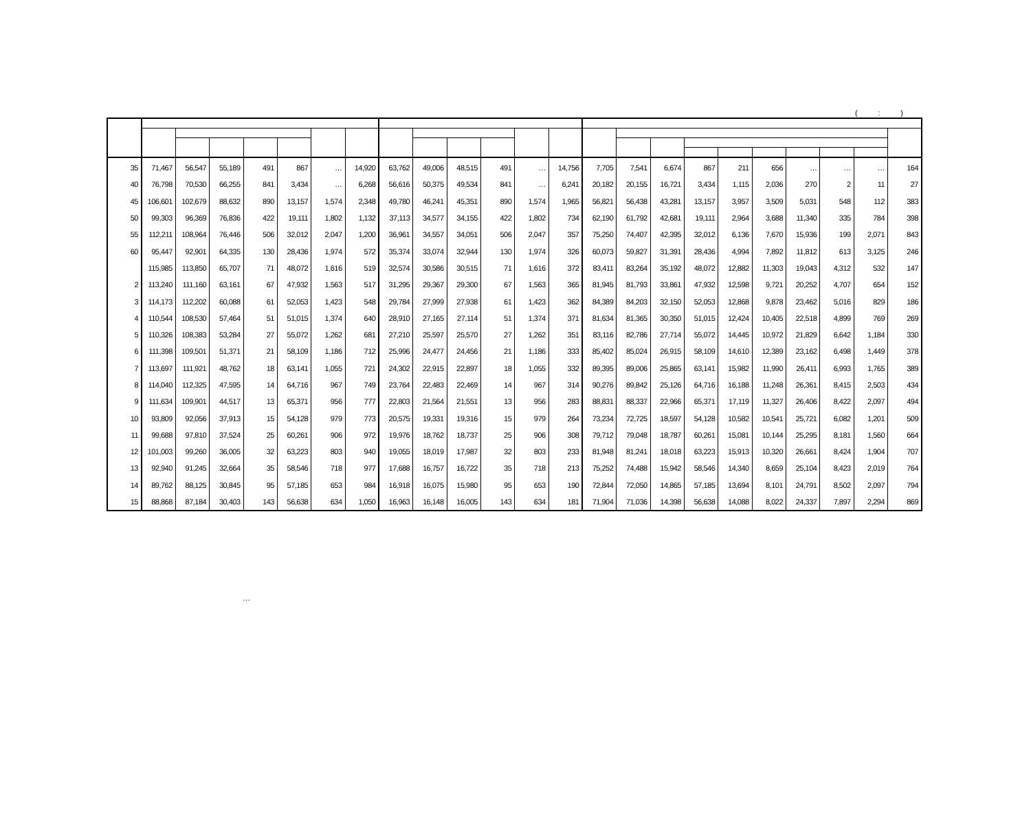(:)
| 35 | 71,467 | 56,547 | 55,189 | 491 | 867 | … | 14,920 | 63,762 | 49,006 | 48,515 | 491 | … | 14,756 | 7,705 | 7,541 | 6,674 | 867 | 211 | 656 | … | … | … | 164 |
| 40 | 76,798 | 70,530 | 66,255 | 841 | 3,434 | … | 6,268 | 56,616 | 50,375 | 49,534 | 841 | … | 6,241 | 20,182 | 20,155 | 16,721 | 3,434 | 1,115 | 2,036 | 270 | 2 | 11 | 27 |
| 45 | 106,601 | 102,679 | 88,632 | 890 | 13,157 | 1,574 | 2,348 | 49,780 | 46,241 | 45,351 | 890 | 1,574 | 1,965 | 56,821 | 56,438 | 43,281 | 13,157 | 3,957 | 3,509 | 5,031 | 548 | 112 | 383 |
| 50 | 99,303 | 96,369 | 76,836 | 422 | 19,111 | 1,802 | 1,132 | 37,113 | 34,577 | 34,155 | 422 | 1,802 | 734 | 62,190 | 61,792 | 42,681 | 19,111 | 2,964 | 3,688 | 11,340 | 335 | 784 | 398 |
| 55 | 112,211 | 108,964 | 76,446 | 506 | 32,012 | 2,047 | 1,200 | 36,961 | 34,557 | 34,051 | 506 | 2,047 | 357 | 75,250 | 74,407 | 42,395 | 32,012 | 6,136 | 7,670 | 15,936 | 199 | 2,071 | 843 |
| 60 | 95,447 | 92,901 | 64,335 | 130 | 28,436 | 1,974 | 572 | 35,374 | 33,074 | 32,944 | 130 | 1,974 | 326 | 60,073 | 59,827 | 31,391 | 28,436 | 4,994 | 7,892 | 11,812 | 613 | 3,125 | 246 |
| | 115,985 | 113,850 | 65,707 | 71 | 48,072 | 1,616 | 519 | 32,574 | 30,586 | 30,515 | 71 | 1,616 | 372 | 83,411 | 83,264 | 35,192 | 48,072 | 12,882 | 11,303 | 19,043 | 4,312 | 532 | 147 |
| 2 | 113,240 | 111,160 | 63,161 | 67 | 47,932 | 1,563 | 517 | 31,295 | 29,367 | 29,300 | 67 | 1,563 | 365 | 81,945 | 81,793 | 33,861 | 47,932 | 12,598 | 9,721 | 20,252 | 4,707 | 654 | 152 |
| 3 | 114,173 | 112,202 | 60,088 | 61 | 52,053 | 1,423 | 548 | 29,784 | 27,999 | 27,938 | 61 | 1,423 | 362 | 84,389 | 84,203 | 32,150 | 52,053 | 12,868 | 9,878 | 23,462 | 5,016 | 829 | 186 |
| 4 | 110,544 | 108,530 | 57,464 | 51 | 51,015 | 1,374 | 640 | 28,910 | 27,165 | 27,114 | 51 | 1,374 | 371 | 81,634 | 81,365 | 30,350 | 51,015 | 12,424 | 10,405 | 22,518 | 4,899 | 769 | 269 |
| 5 | 110,326 | 108,383 | 53,284 | 27 | 55,072 | 1,262 | 681 | 27,210 | 25,597 | 25,570 | 27 | 1,262 | 351 | 83,116 | 82,786 | 27,714 | 55,072 | 14,445 | 10,972 | 21,829 | 6,642 | 1,184 | 330 |
| 6 | 111,398 | 109,501 | 51,371 | 21 | 58,109 | 1,186 | 712 | 25,996 | 24,477 | 24,456 | 21 | 1,186 | 333 | 85,402 | 85,024 | 26,915 | 58,109 | 14,610 | 12,389 | 23,162 | 6,498 | 1,449 | 378 |
| 7 | 113,697 | 111,921 | 48,762 | 18 | 63,141 | 1,055 | 721 | 24,302 | 22,915 | 22,897 | 18 | 1,055 | 332 | 89,395 | 89,006 | 25,865 | 63,141 | 15,982 | 11,990 | 26,411 | 6,993 | 1,765 | 389 |
| 8 | 114,040 | 112,325 | 47,595 | 14 | 64,716 | 967 | 749 | 23,764 | 22,483 | 22,469 | 14 | 967 | 314 | 90,276 | 89,842 | 25,126 | 64,716 | 16,188 | 11,248 | 26,361 | 8,415 | 2,503 | 434 |
| 9 | 111,634 | 109,901 | 44,517 | 13 | 65,371 | 956 | 777 | 22,803 | 21,564 | 21,551 | 13 | 956 | 283 | 88,831 | 88,337 | 22,966 | 65,371 | 17,119 | 11,327 | 26,406 | 8,422 | 2,097 | 494 |
| 10 | 93,809 | 92,056 | 37,913 | 15 | 54,128 | 979 | 773 | 20,575 | 19,331 | 19,316 | 15 | 979 | 264 | 73,234 | 72,725 | 18,597 | 54,128 | 10,582 | 10,541 | 25,721 | 6,082 | 1,201 | 509 |
| 11 | 99,688 | 97,810 | 37,524 | 25 | 60,261 | 906 | 972 | 19,976 | 18,762 | 18,737 | 25 | 906 | 308 | 79,712 | 79,048 | 18,787 | 60,261 | 15,081 | 10,144 | 25,295 | 8,181 | 1,560 | 664 |
| 12 | 101,003 | 99,260 | 36,005 | 32 | 63,223 | 803 | 940 | 19,055 | 18,019 | 17,987 | 32 | 803 | 233 | 81,948 | 81,241 | 18,018 | 63,223 | 15,913 | 10,320 | 26,661 | 8,424 | 1,904 | 707 |
| 13 | 92,940 | 91,245 | 32,664 | 35 | 58,546 | 718 | 977 | 17,688 | 16,757 | 16,722 | 35 | 718 | 213 | 75,252 | 74,488 | 15,942 | 58,546 | 14,340 | 8,659 | 25,104 | 8,423 | 2,019 | 764 |
| 14 | 89,762 | 88,125 | 30,845 | 95 | 57,185 | 653 | 984 | 16,918 | 16,075 | 15,980 | 95 | 653 | 190 | 72,844 | 72,050 | 14,865 | 57,185 | 13,694 | 8,101 | 24,791 | 8,502 | 2,097 | 794 |
| 15 | 88,868 | 87,184 | 30,403 | 143 | 56,638 | 634 | 1,050 | 16,963 | 16,148 | 16,005 | 143 | 634 | 181 | 71,904 | 71,036 | 14,398 | 56,638 | 14,088 | 8,022 | 24,337 | 7,897 | 2,294 | 869 |
…